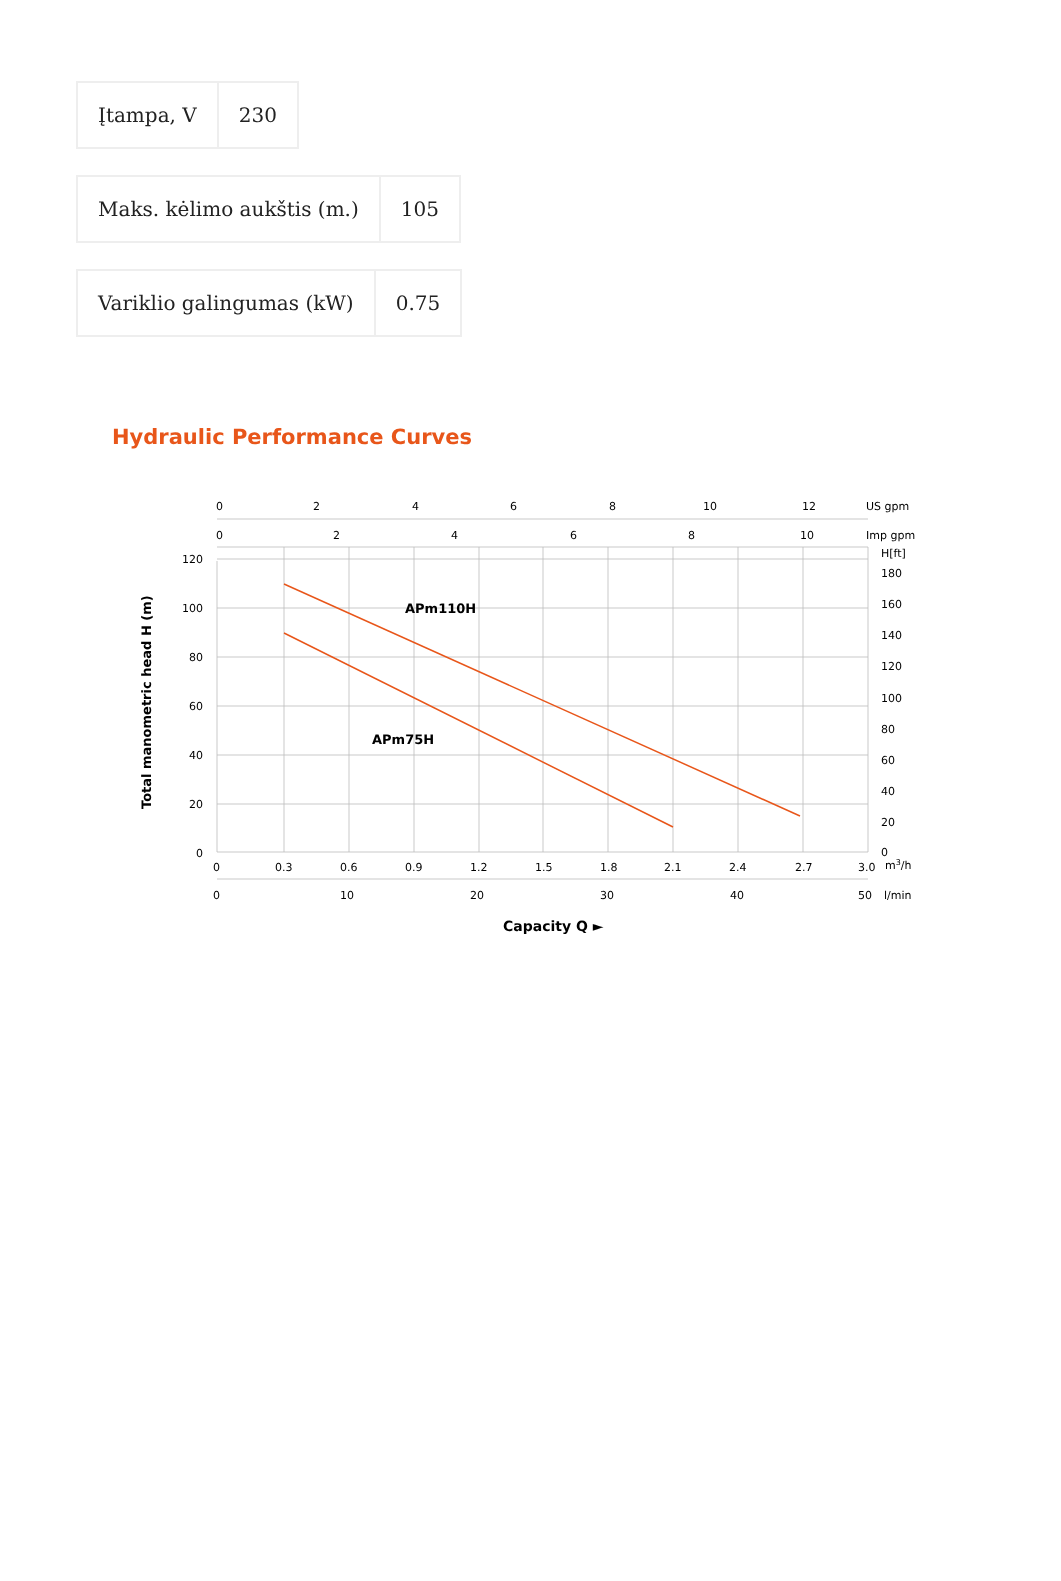| Įtampa, V | 230 |
| Maks. kėlimo aukštis (m.) | 105 |
| Variklio galingumas (kW) | 0.75 |
Hydraulic Performance Curves
APm110H
APm75H
0
2
4
6
8
10
12
US gpm
0
2
4
6
8
10
Imp gpm
120
100
80
60
40
20
0
H[ft]
180
160
140
120
100
80
60
40
20
0
0
0.3
0.6
0.9
1.2
1.5
1.8
2.1
2.4
2.7
3.0
m3/h
0
10
20
30
40
50
l/min
Capacity Q ►
Total manometric head H (m)